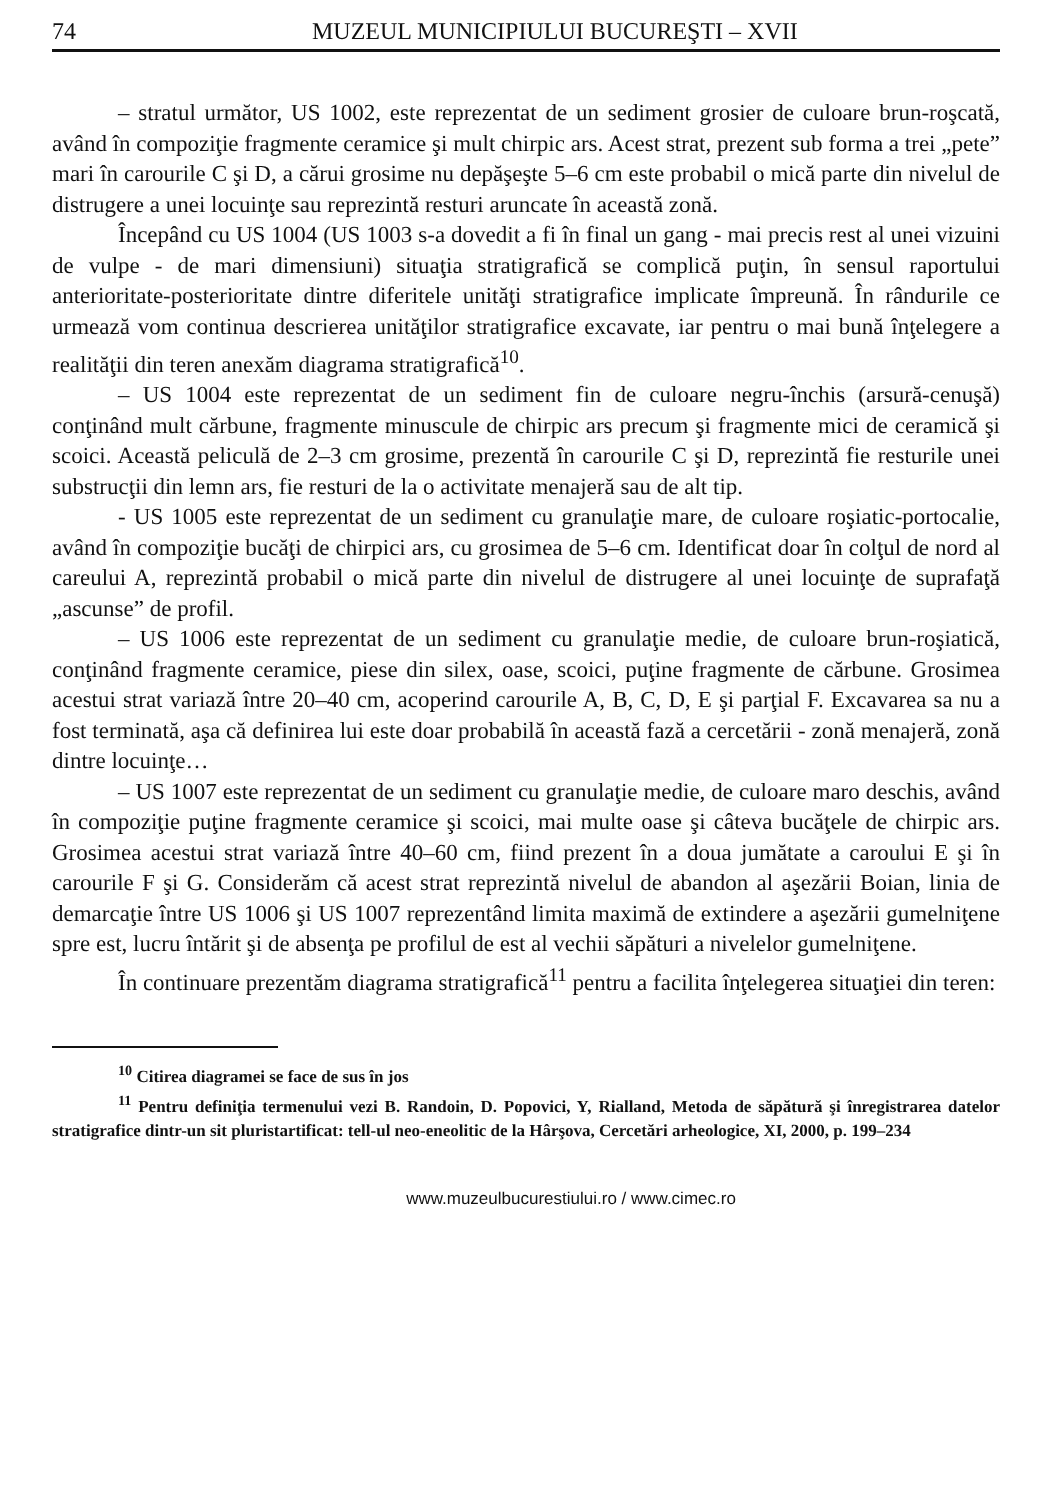74 MUZEUL MUNICIPIULUI BUCUREŞTI – XVII
– stratul următor, US 1002, este reprezentat de un sediment grosier de culoare brun-roşcată, având în compoziţie fragmente ceramice şi mult chirpic ars. Acest strat, prezent sub forma a trei „pete” mari în carourile C şi D, a cărui grosime nu depăşeşte 5–6 cm este probabil o mică parte din nivelul de distrugere a unei locuinţe sau reprezintă resturi aruncate în această zonă.
Începând cu US 1004 (US 1003 s-a dovedit a fi în final un gang - mai precis rest al unei vizuini de vulpe - de mari dimensiuni) situaţia stratigrafică se complică puţin, în sensul raportului anterioritate-posterioritate dintre diferitele unităţi stratigrafice implicate împreună. În rândurile ce urmează vom continua descrierea unităţilor stratigrafice excavate, iar pentru o mai bună înţelegere a realităţii din teren anexăm diagrama stratigrafică<sup>10</sup>.
– US 1004 este reprezentat de un sediment fin de culoare negru-închis (arsură-cenuşă) conţinând mult cărbune, fragmente minuscule de chirpic ars precum şi fragmente mici de ceramică şi scoici. Această peliculă de 2–3 cm grosime, prezentă în carourile C şi D, reprezintă fie resturile unei substrucţii din lemn ars, fie resturi de la o activitate menajeră sau de alt tip.
- US 1005 este reprezentat de un sediment cu granulaţie mare, de culoare roşiatic-portocalie, având în compoziţie bucăţi de chirpici ars, cu grosimea de 5–6 cm. Identificat doar în colţul de nord al careului A, reprezintă probabil o mică parte din nivelul de distrugere al unei locuinţe de suprafaţă „ascunse” de profil.
– US 1006 este reprezentat de un sediment cu granulaţie medie, de culoare brun-roşiatică, conţinând fragmente ceramice, piese din silex, oase, scoici, puţine fragmente de cărbune. Grosimea acestui strat variază între 20–40 cm, acoperind carourile A, B, C, D, E şi parţial F. Excavarea sa nu a fost terminată, aşa că definirea lui este doar probabilă în această fază a cercetării - zonă menajeră, zonă dintre locuinţe…
– US 1007 este reprezentat de un sediment cu granulaţie medie, de culoare maro deschis, având în compoziţie puţine fragmente ceramice şi scoici, mai multe oase şi câteva bucăţele de chirpic ars. Grosimea acestui strat variază între 40–60 cm, fiind prezent în a doua jumătate a caroului E şi în carourile F şi G. Considerăm că acest strat reprezintă nivelul de abandon al aşezării Boian, linia de demarcaţie între US 1006 şi US 1007 reprezentând limita maximă de extindere a aşezării gumelniţene spre est, lucru întărit şi de absenţa pe profilul de est al vechii săpături a nivelelor gumelniţene.
În continuare prezentăm diagrama stratigrafică<sup>11</sup> pentru a facilita înţelegerea situaţiei din teren:
<sup>10</sup> Citirea diagramei se face de sus în jos
<sup>11</sup> Pentru definiţia termenului vezi B. Randoin, D. Popovici, Y, Rialland, Metoda de săpătură şi înregistrarea datelor stratigrafice dintr-un sit pluristartificat: tell-ul neo-eneolitic de la Hârşova, Cercetări arheologice, XI, 2000, p. 199–234
www.muzeulbucurestiului.ro / www.cimec.ro